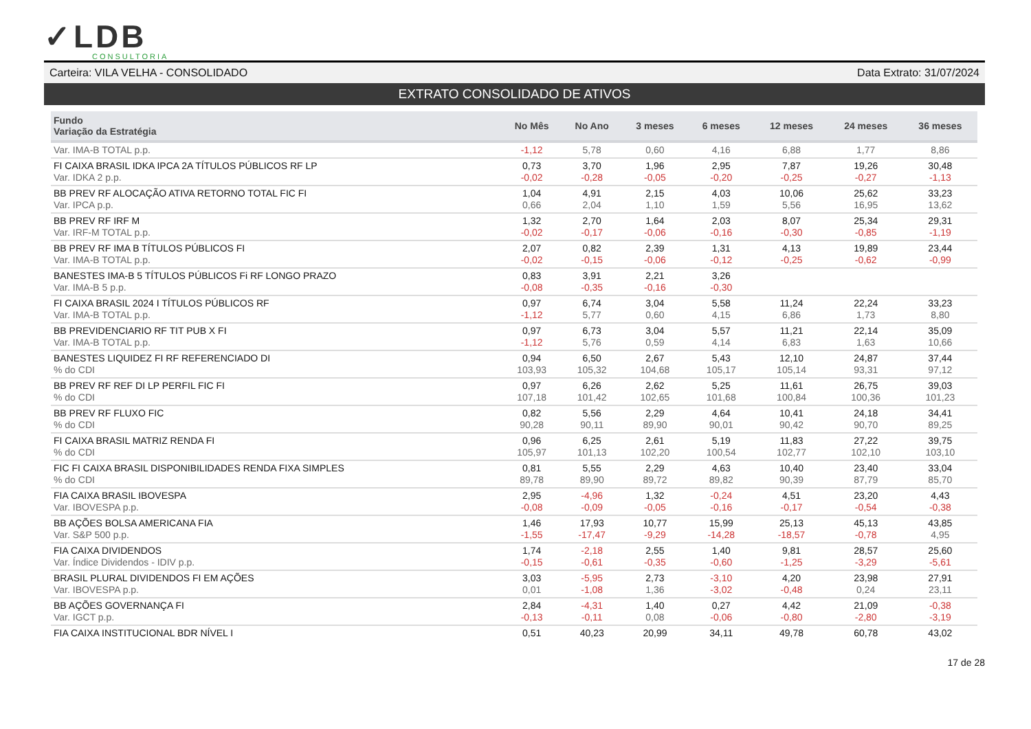✓LDB
CONSULTORIA
Carteira: VILA VELHA - CONSOLIDADO Data Extrato: 31/07/2024
EXTRATO CONSOLIDADO DE ATIVOS
| Fundo Variação da Estratégia | No Mês | No Ano | 3 meses | 6 meses | 12 meses | 24 meses | 36 meses |
| --- | --- | --- | --- | --- | --- | --- | --- |
| Var. IMA-B TOTAL p.p. | -1,12 | 5,78 | 0,60 | 4,16 | 6,88 | 1,77 | 8,86 |
| FI CAIXA BRASIL IDKA IPCA 2A TÍTULOS PÚBLICOS RF LP Var. IDKA 2 p.p. | 0,73 -0,02 | 3,70 -0,28 | 1,96 -0,05 | 2,95 -0,20 | 7,87 -0,25 | 19,26 -0,27 | 30,48 -1,13 |
| BB PREV RF ALOCAÇÃO ATIVA RETORNO TOTAL FIC FI Var. IPCA p.p. | 1,04 0,66 | 4,91 2,04 | 2,15 1,10 | 4,03 1,59 | 10,06 5,56 | 25,62 16,95 | 33,23 13,62 |
| BB PREV RF IRF M Var. IRF-M TOTAL p.p. | 1,32 -0,02 | 2,70 -0,17 | 1,64 -0,06 | 2,03 -0,16 | 8,07 -0,30 | 25,34 -0,85 | 29,31 -1,19 |
| BB PREV RF IMA B TÍTULOS PÚBLICOS FI Var. IMA-B TOTAL p.p. | 2,07 -0,02 | 0,82 -0,15 | 2,39 -0,06 | 1,31 -0,12 | 4,13 -0,25 | 19,89 -0,62 | 23,44 -0,99 |
| BANESTES IMA-B 5 TÍTULOS PÚBLICOS Fi RF LONGO PRAZO Var. IMA-B 5 p.p. | 0,83 -0,08 | 3,91 -0,35 | 2,21 -0,16 | 3,26 -0,30 | | | |
| FI CAIXA BRASIL 2024 I TÍTULOS PÚBLICOS RF Var. IMA-B TOTAL p.p. | 0,97 -1,12 | 6,74 5,77 | 3,04 0,60 | 5,58 4,15 | 11,24 6,86 | 22,24 1,73 | 33,23 8,80 |
| BB PREVIDENCIARIO RF TIT PUB X FI Var. IMA-B TOTAL p.p. | 0,97 -1,12 | 6,73 5,76 | 3,04 0,59 | 5,57 4,14 | 11,21 6,83 | 22,14 1,63 | 35,09 10,66 |
| BANESTES LIQUIDEZ FI RF REFERENCIADO DI % do CDI | 0,94 103,93 | 6,50 105,32 | 2,67 104,68 | 5,43 105,17 | 12,10 105,14 | 24,87 93,31 | 37,44 97,12 |
| BB PREV RF REF DI LP PERFIL FIC FI % do CDI | 0,97 107,18 | 6,26 101,42 | 2,62 102,65 | 5,25 101,68 | 11,61 100,84 | 26,75 100,36 | 39,03 101,23 |
| BB PREV RF FLUXO FIC % do CDI | 0,82 90,28 | 5,56 90,11 | 2,29 89,90 | 4,64 90,01 | 10,41 90,42 | 24,18 90,70 | 34,41 89,25 |
| FI CAIXA BRASIL MATRIZ RENDA FI % do CDI | 0,96 105,97 | 6,25 101,13 | 2,61 102,20 | 5,19 100,54 | 11,83 102,77 | 27,22 102,10 | 39,75 103,10 |
| FIC FI CAIXA BRASIL DISPONIBILIDADES RENDA FIXA SIMPLES % do CDI | 0,81 89,78 | 5,55 89,90 | 2,29 89,72 | 4,63 89,82 | 10,40 90,39 | 23,40 87,79 | 33,04 85,70 |
| FIA CAIXA BRASIL IBOVESPA Var. IBOVESPA p.p. | 2,95 -0,08 | -4,96 -0,09 | 1,32 -0,05 | -0,24 -0,16 | 4,51 -0,17 | 23,20 -0,54 | 4,43 -0,38 |
| BB AÇÕES BOLSA AMERICANA FIA Var. S&P 500 p.p. | 1,46 -1,55 | 17,93 -17,47 | 10,77 -9,29 | 15,99 -14,28 | 25,13 -18,57 | 45,13 -0,78 | 43,85 4,95 |
| FIA CAIXA DIVIDENDOS Var. Índice Dividendos - IDIV p.p. | 1,74 -0,15 | -2,18 -0,61 | 2,55 -0,35 | 1,40 -0,60 | 9,81 -1,25 | 28,57 -3,29 | 25,60 -5,61 |
| BRASIL PLURAL DIVIDENDOS FI EM AÇÕES Var. IBOVESPA p.p. | 3,03 0,01 | -5,95 -1,08 | 2,73 1,36 | -3,10 -3,02 | 4,20 -0,48 | 23,98 0,24 | 27,91 23,11 |
| BB AÇÕES GOVERNANÇA FI Var. IGCT p.p. | 2,84 -0,13 | -4,31 -0,11 | 1,40 0,08 | 0,27 -0,06 | 4,42 -0,80 | 21,09 -2,80 | -0,38 -3,19 |
| FIA CAIXA INSTITUCIONAL BDR NÍVEL I | 0,51 | 40,23 | 20,99 | 34,11 | 49,78 | 60,78 | 43,02 |
17 de 28